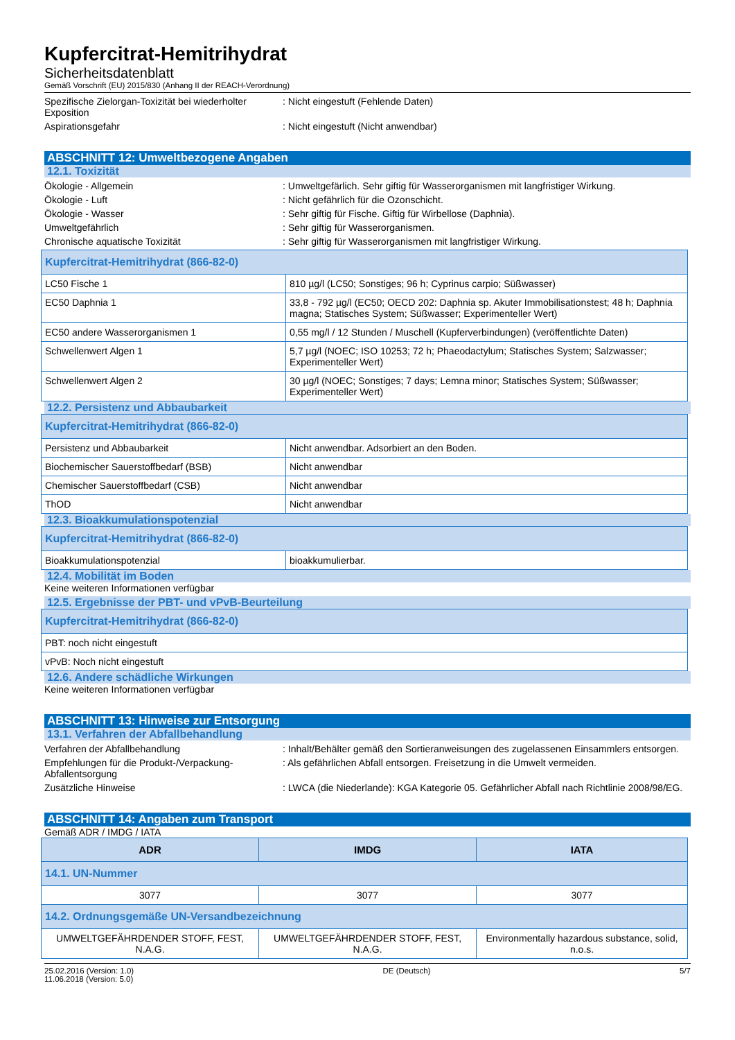Kupfercitrat-Hemitrihydrat
Sicherheitsdatenblatt
Gemäß Vorschrift (EU) 2015/830 (Anhang II der REACH-Verordnung)
Spezifische Zielorgan-Toxizität bei wiederholter Exposition
: Nicht eingestuft (Fehlende Daten)
Aspirationsgefahr : Nicht eingestuft (Nicht anwendbar)
ABSCHNITT 12: Umweltbezogene Angaben
12.1. Toxizität
Ökologie - Allgemein : Umweltgefärlich. Sehr giftig für Wasserorganismen mit langfristiger Wirkung.
Ökologie - Luft : Nicht gefährlich für die Ozonschicht.
Ökologie - Wasser : Sehr giftig für Fische. Giftig für Wirbellose (Daphnia).
Umweltgefährlich : Sehr giftig für Wasserorganismen.
Chronische aquatische Toxizität : Sehr giftig für Wasserorganismen mit langfristiger Wirkung.
| Kupfercitrat-Hemitrihydrat (866-82-0) | |
| LC50 Fische 1 | 810 µg/l (LC50; Sonstiges; 96 h; Cyprinus carpio; Süßwasser) |
| EC50 Daphnia 1 | 33,8 - 792 µg/l (EC50; OECD 202: Daphnia sp. Akuter Immobilisationstest; 48 h; Daphnia magna; Statisches System; Süßwasser; Experimenteller Wert) |
| EC50 andere Wasserorganismen 1 | 0,55 mg/l / 12 Stunden / Muschell (Kupferverbindungen) (veröffentlichte Daten) |
| Schwellenwert Algen 1 | 5,7 µg/l (NOEC; ISO 10253; 72 h; Phaeodactylum; Statisches System; Salzwasser; Experimenteller Wert) |
| Schwellenwert Algen 2 | 30 µg/l (NOEC; Sonstiges; 7 days; Lemna minor; Statisches System; Süßwasser; Experimenteller Wert) |
12.2. Persistenz und Abbaubarkeit
| Kupfercitrat-Hemitrihydrat (866-82-0) | |
| Persistenz und Abbaubarkeit | Nicht anwendbar. Adsorbiert an den Boden. |
| Biochemischer Sauerstoffbedarf (BSB) | Nicht anwendbar |
| Chemischer Sauerstoffbedarf (CSB) | Nicht anwendbar |
| ThOD | Nicht anwendbar |
12.3. Bioakkumulationspotenzial
| Kupfercitrat-Hemitrihydrat (866-82-0) | |
| Bioakkumulationspotenzial | bioakkumulierbar. |
12.4. Mobilität im Boden
Keine weiteren Informationen verfügbar
12.5. Ergebnisse der PBT- und vPvB-Beurteilung
| Kupfercitrat-Hemitrihydrat (866-82-0) |
| PBT: noch nicht eingestuft |
| vPvB: Noch nicht eingestuft |
12.6. Andere schädliche Wirkungen
Keine weiteren Informationen verfügbar
ABSCHNITT 13: Hinweise zur Entsorgung
13.1. Verfahren der Abfallbehandlung
Verfahren der Abfallbehandlung : Inhalt/Behälter gemäß den Sortieranweisungen des zugelassenen Einsammlers entsorgen.
Empfehlungen für die Produkt-/Verpackung-Abfallentsorgung
: Als gefährlichen Abfall entsorgen. Freisetzung in die Umwelt vermeiden.
Zusätzliche Hinweise : LWCA (die Niederlande): KGA Kategorie 05. Gefährlicher Abfall nach Richtlinie 2008/98/EG.
ABSCHNITT 14: Angaben zum Transport
Gemäß ADR / IMDG / IATA
| ADR | IMDG | IATA |
| --- | --- | --- |
| 14.1. UN-Nummer | | |
| 3077 | 3077 | 3077 |
| 14.2. Ordnungsgemäße UN-Versandbezeichnung | | |
| UMWELTGEFÄHRDENDER STOFF, FEST, N.A.G. | UMWELTGEFÄHRDENDER STOFF, FEST, N.A.G. | Environmentally hazardous substance, solid, n.o.s. |
25.02.2016 (Version: 1.0)
11.06.2018 (Version: 5.0)
DE (Deutsch) 5/7